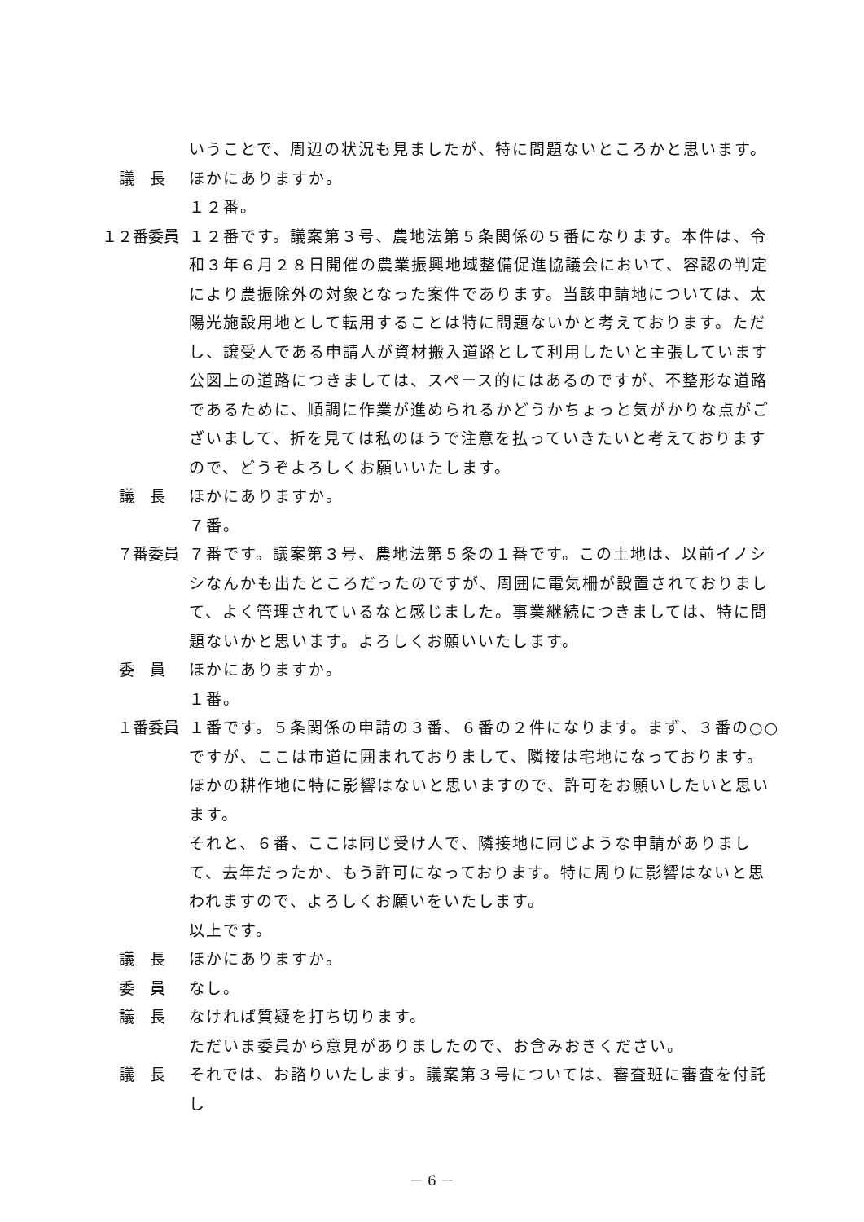いうことで、周辺の状況も見ましたが、特に問題ないところかと思います。
議　長 ほかにありますか。
１２番。
１２番委員 １２番です。議案第３号、農地法第５条関係の５番になります。本件は、令和３年６月２８日開催の農業振興地域整備促進協議会において、容認の判定により農振除外の対象となった案件であります。当該申請地については、太陽光施設用地として転用することは特に問題ないかと考えております。ただし、譲受人である申請人が資材搬入道路として利用したいと主張しています公図上の道路につきましては、スペース的にはあるのですが、不整形な道路であるために、順調に作業が進められるかどうかちょっと気がかりな点がございまして、折を見ては私のほうで注意を払っていきたいと考えておりますので、どうぞよろしくお願いいたします。
議　長 ほかにありますか。
７番。
７番委員 ７番です。議案第３号、農地法第５条の１番です。この土地は、以前イノシシなんかも出たところだったのですが、周囲に電気柵が設置されておりまして、よく管理されているなと感じました。事業継続につきましては、特に問題ないかと思います。よろしくお願いいたします。
委　員 ほかにありますか。
１番。
１番委員 １番です。５条関係の申請の３番、６番の２件になります。まず、３番の○○ですが、ここは市道に囲まれておりまして、隣接は宅地になっております。ほかの耕作地に特に影響はないと思いますので、許可をお願いしたいと思います。
それと、６番、ここは同じ受け人で、隣接地に同じような申請がありまして、去年だったか、もう許可になっております。特に周りに影響はないと思われますので、よろしくお願いをいたします。
以上です。
議　長 ほかにありますか。
委　員 なし。
議　長 なければ質疑を打ち切ります。
ただいま委員から意見がありましたので、お含みおきください。
議　長 それでは、お諮りいたします。議案第３号については、審査班に審査を付託し
－ 6 －